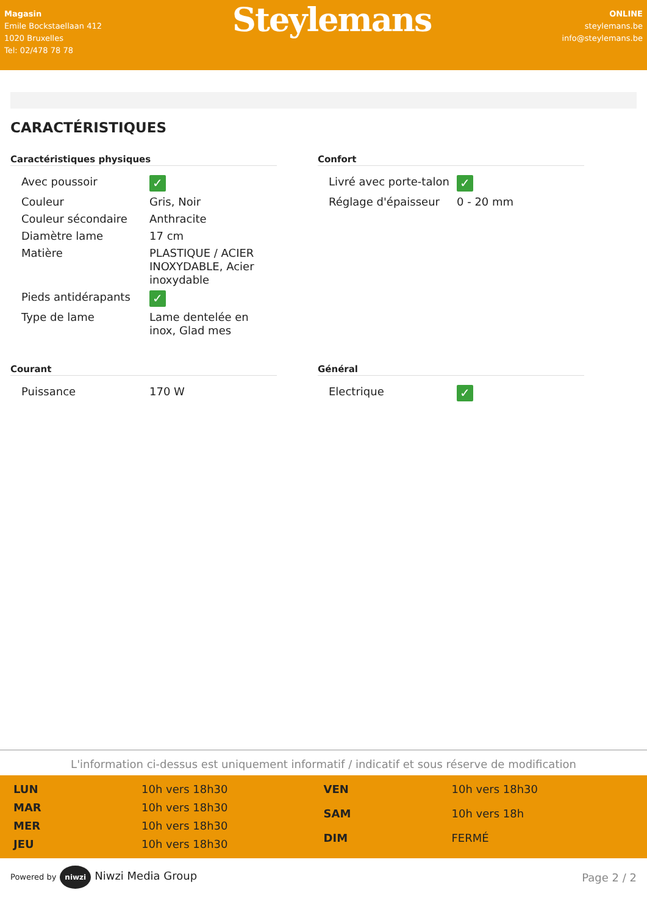Magasin
Emile Bockstaellaan 412
1020 Bruxelles
Tel: 02/478 78 78
Steylemans
ONLINE
steylemans.be
info@steylemans.be
CARACTÉRISTIQUES
Caractéristiques physiques
| Avec poussoir | ✓ |
| Couleur | Gris, Noir |
| Couleur sécondaire | Anthracite |
| Diamètre lame | 17 cm |
| Matière | PLASTIQUE / ACIER INOXYDABLE, Acier inoxydable |
| Pieds antidérapants | ✓ |
| Type de lame | Lame dentelée en inox, Glad mes |
Confort
| Livré avec porte-talon | ✓ |
| Réglage d'épaisseur | 0 - 20 mm |
Courant
| Puissance | 170 W |
Général
| Electrique | ✓ |
L'information ci-dessus est uniquement informatif / indicatif et sous réserve de modification
| LUN | 10h vers 18h30 |
| MAR | 10h vers 18h30 |
| MER | 10h vers 18h30 |
| JEU | 10h vers 18h30 |
| VEN | 10h vers 18h30 |
| SAM | 10h vers 18h |
| DIM | FERMÉ |
Powered by niwzi Niwzi Media Group
Page 2 / 2